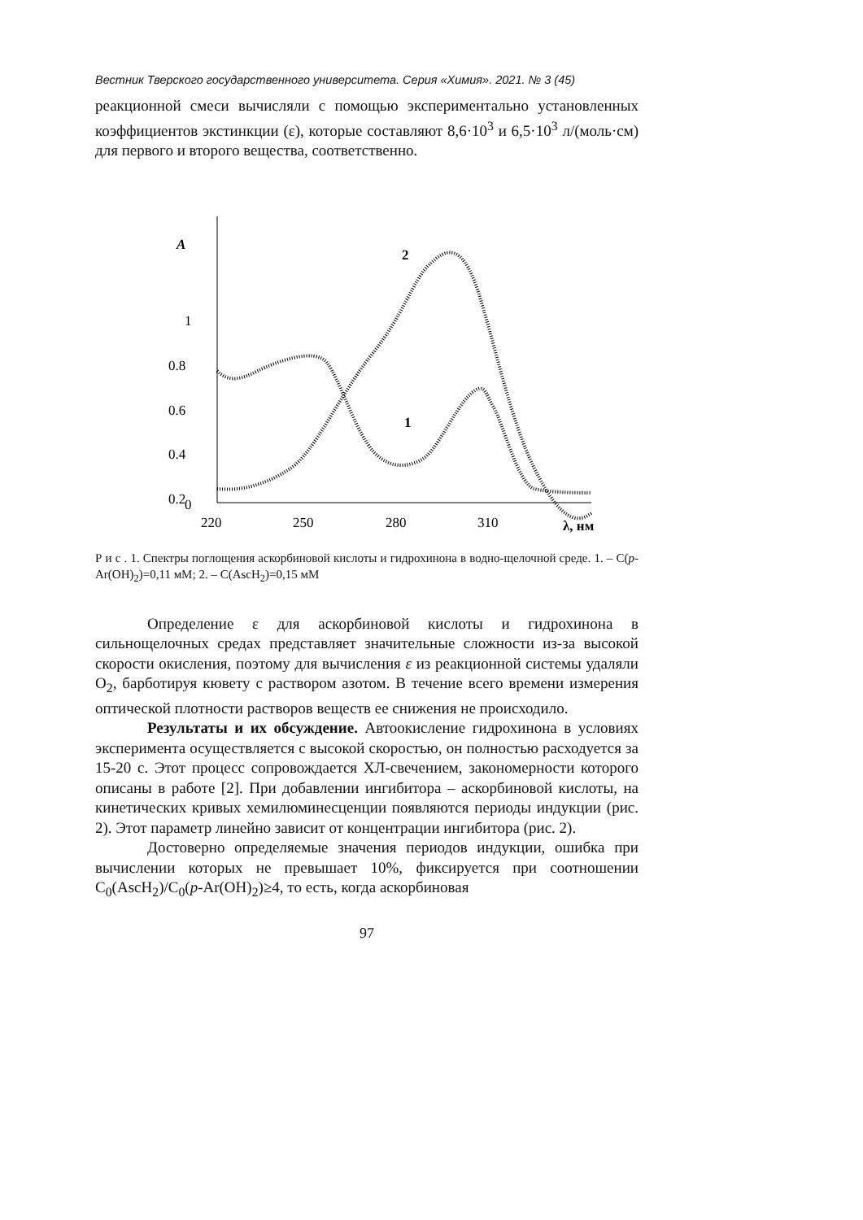Вестник Тверского государственного университета. Серия «Химия». 2021. № 3 (45)
реакционной смеси вычисляли с помощью экспериментально установленных коэффициентов экстинкции (ε), которые составляют 8,6·10<sup>3</sup> и 6,5·10<sup>3</sup> л/(моль·см) для первого и второго вещества, соответственно.
A
1
0.8
0.6
0.4
0.2
0
220
250
280
310
λ, нм
2
1
Р и с . 1. Спектры поглощения аскорбиновой кислоты и гидрохинона в водно-щелочной среде. 1. – C(p-Ar(OH)<sub>2</sub>)=0,11 мМ; 2. – C(AscH<sub>2</sub>)=0,15 мМ
Определение ε для аскорбиновой кислоты и гидрохинона в сильнощелочных средах представляет значительные сложности из-за высокой скорости окисления, поэтому для вычисления ε из реакционной системы удаляли O<sub>2</sub>, барботируя кювету с раствором азотом. В течение всего времени измерения оптической плотности растворов веществ ее снижения не происходило.
Результаты и их обсуждение. Автоокисление гидрохинона в условиях эксперимента осуществляется с высокой скоростью, он полностью расходуется за 15-20 с. Этот процесс сопровождается ХЛ-свечением, закономерности которого описаны в работе [2]. При добавлении ингибитора – аскорбиновой кислоты, на кинетических кривых хемилюминесценции появляются периоды индукции (рис. 2). Этот параметр линейно зависит от концентрации ингибитора (рис. 2).
Достоверно определяемые значения периодов индукции, ошибка при вычислении которых не превышает 10%, фиксируется при соотношении C<sub>0</sub>(AscH<sub>2</sub>)/C<sub>0</sub>(p-Ar(OH)<sub>2</sub>)≥4, то есть, когда аскорбиновая
97